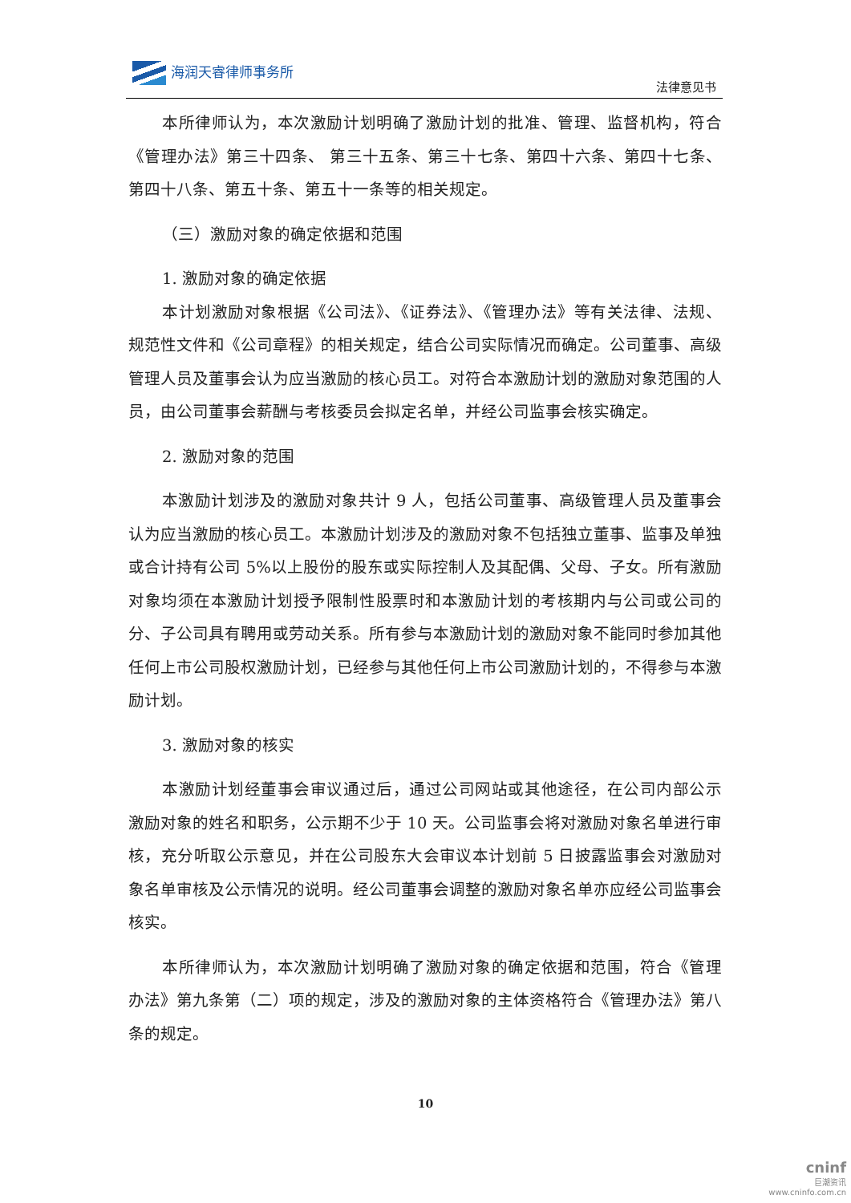海润天睿律师事务所
法律意见书
本所律师认为，本次激励计划明确了激励计划的批准、管理、监督机构，符合《管理办法》第三十四条、 第三十五条、第三十七条、第四十六条、第四十七条、第四十八条、第五十条、第五十一条等的相关规定。
（三）激励对象的确定依据和范围
1. 激励对象的确定依据
本计划激励对象根据《公司法》、《证券法》、《管理办法》等有关法律、法规、规范性文件和《公司章程》的相关规定，结合公司实际情况而确定。公司董事、高级管理人员及董事会认为应当激励的核心员工。对符合本激励计划的激励对象范围的人员，由公司董事会薪酬与考核委员会拟定名单，并经公司监事会核实确定。
2. 激励对象的范围
本激励计划涉及的激励对象共计 9 人，包括公司董事、高级管理人员及董事会认为应当激励的核心员工。本激励计划涉及的激励对象不包括独立董事、监事及单独或合计持有公司 5%以上股份的股东或实际控制人及其配偶、父母、子女。所有激励对象均须在本激励计划授予限制性股票时和本激励计划的考核期内与公司或公司的分、子公司具有聘用或劳动关系。所有参与本激励计划的激励对象不能同时参加其他任何上市公司股权激励计划，已经参与其他任何上市公司激励计划的，不得参与本激励计划。
3. 激励对象的核实
本激励计划经董事会审议通过后，通过公司网站或其他途径，在公司内部公示激励对象的姓名和职务，公示期不少于 10 天。公司监事会将对激励对象名单进行审核，充分听取公示意见，并在公司股东大会审议本计划前 5 日披露监事会对激励对象名单审核及公示情况的说明。经公司董事会调整的激励对象名单亦应经公司监事会核实。
本所律师认为，本次激励计划明确了激励对象的确定依据和范围，符合《管理办法》第九条第（二）项的规定，涉及的激励对象的主体资格符合《管理办法》第八条的规定。
10
cninf
巨潮资讯
www.cninfo.com.cn